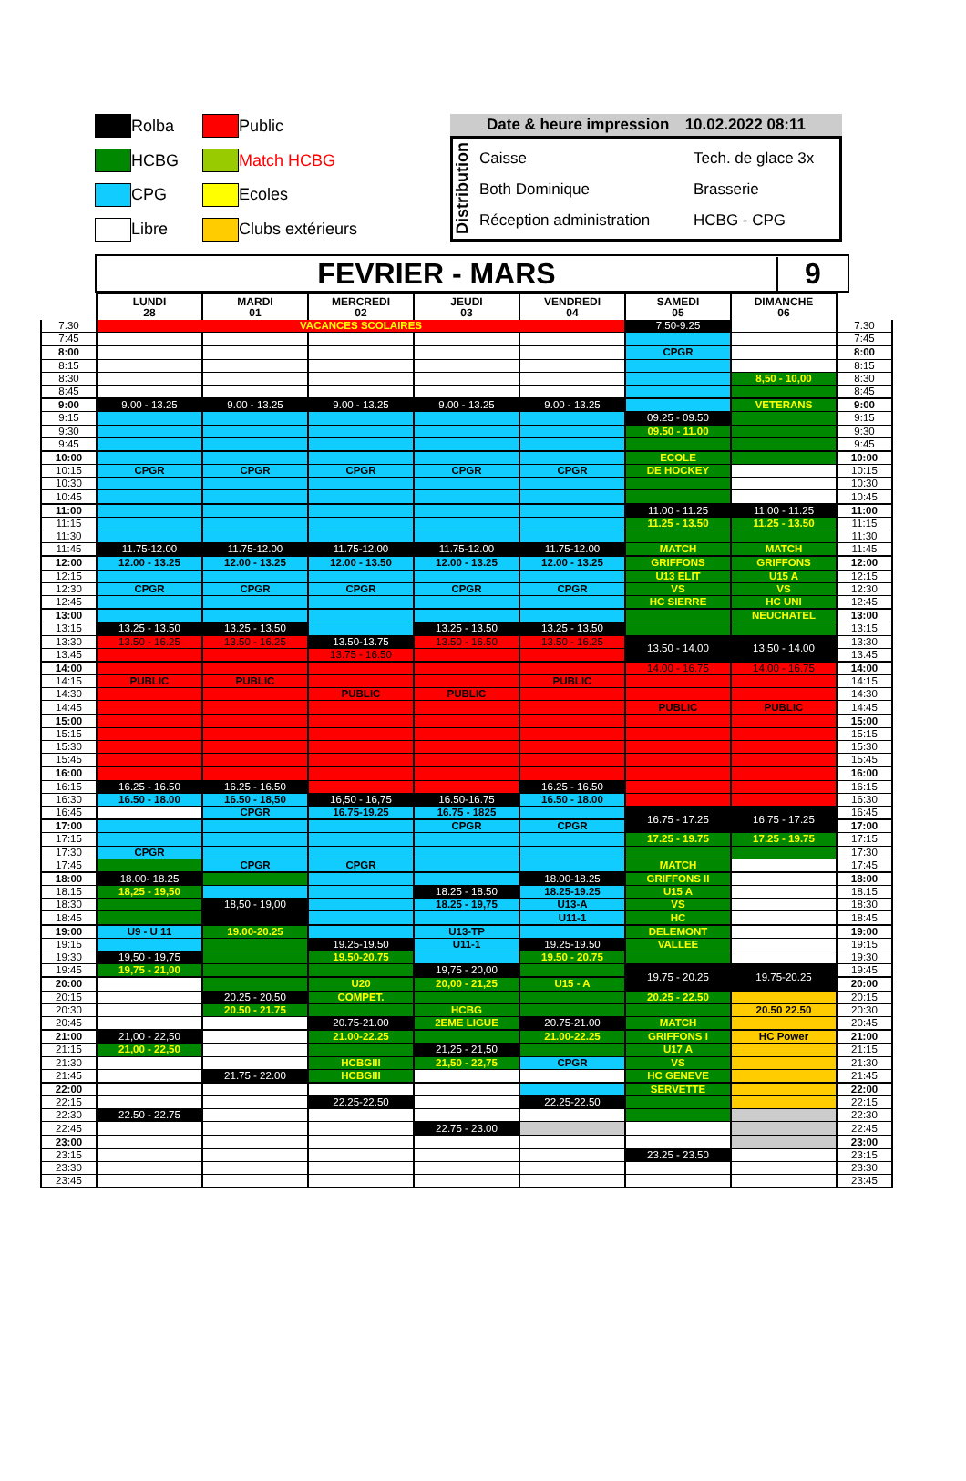Rolba
Public
HCBG
Match HCBG
CPG
Ecoles
Libre
Clubs extérieurs
Date & heure impression 10.02.2022 08:11
Distribution
Caisse
Tech. de glace 3x
Both Dominique
Brasserie
Réception administration
HCBG - CPG
FEVRIER - MARS 9
| | LUNDI 28 | MARDI 01 | MERCREDI 02 | JEUDI 03 | VENDREDI 04 | SAMEDI 05 | DIMANCHE 06 | |
| --- | --- | --- | --- | --- | --- | --- | --- | --- |
| 7:30 | VACANCES SCOLAIRES | | | | | 7.50-9.25 | | 7:30 |
| 7:45 | | | | | | | | 7:45 |
| 8:00 | | | | | | CPGR | | 8:00 |
| 8:15 | | | | | | | | 8:15 |
| 8:30 | | | | | | | 8,50 - 10,00 | 8:30 |
| 8:45 | | | | | | | | 8:45 |
| 9:00 | 9.00 - 13.25 | 9.00 - 13.25 | 9.00 - 13.25 | 9.00 - 13.25 | 9.00 - 13.25 | | VETERANS | 9:00 |
| 9:15 | | | | | | 09.25 - 09.50 | | 9:15 |
| 9:30 | | | | | | 09.50 - 11.00 | | 9:30 |
| 9:45 | | | | | | | | 9:45 |
| 10:00 | | | | | | ECOLE | | 10:00 |
| 10:15 | CPGR | CPGR | CPGR | CPGR | CPGR | DE HOCKEY | | 10:15 |
| 10:30 | | | | | | | | 10:30 |
| 10:45 | | | | | | | | 10:45 |
| 11:00 | | | | | | 11.00 - 11.25 | 11.00 - 11.25 | 11:00 |
| 11:15 | | | | | | 11.25 - 13.50 | 11.25 - 13.50 | 11:15 |
| 11:30 | | | | | | | | 11:30 |
| 11:45 | 11.75-12.00 | 11.75-12.00 | 11.75-12.00 | 11.75-12.00 | 11.75-12.00 | MATCH | MATCH | 11:45 |
| 12:00 | 12.00 - 13.25 | 12.00 - 13.25 | 12.00 - 13.50 | 12.00 - 13.25 | 12.00 - 13.25 | GRIFFONS | GRIFFONS | 12:00 |
| 12:15 | | | | | | U13 ELIT | U15 A | 12:15 |
| 12:30 | CPGR | CPGR | CPGR | CPGR | CPGR | VS | VS | 12:30 |
| 12:45 | | | | | | HC SIERRE | HC UNI | 12:45 |
| 13:00 | | | | | | | NEUCHATEL | 13:00 |
| 13:15 | 13.25 - 13.50 | 13.25 - 13.50 | | 13.25 - 13.50 | 13.25 - 13.50 | | | 13:15 |
| 13:30 | 13.50 - 16.25 | 13.50 - 16.25 | 13.50-13.75 | 13.50 - 16.50 | 13.50 - 16.25 | 13.50 - 14.00 | 13.50 - 14.00 | 13:30 |
| 13:45 | | | 13.75 - 16.50 | | | | | 13:45 |
| 14:00 | | | | | | 14.00 - 16.75 | 14.00 - 16.75 | 14:00 |
| 14:15 | PUBLIC | PUBLIC | | | PUBLIC | | | 14:15 |
| 14:30 | | | PUBLIC | PUBLIC | | | | 14:30 |
| 14:45 | | | | | | PUBLIC | PUBLIC | 14:45 |
| 15:00 | | | | | | | | 15:00 |
| 15:15 | | | | | | | | 15:15 |
| 15:30 | | | | | | | | 15:30 |
| 15:45 | | | | | | | | 15:45 |
| 16:00 | | | | | | | | 16:00 |
| 16:15 | 16.25 - 16.50 | 16.25 - 16.50 | | | 16.25 - 16.50 | | | 16:15 |
| 16:30 | 16.50 - 18.00 | 16.50 - 18,50 | 16,50 - 16,75 | 16.50-16.75 | 16.50 - 18.00 | | | 16:30 |
| 16:45 | | CPGR | 16.75-19.25 | 16.75 - 1825 | | 16.75 - 17.25 | 16.75 - 17.25 | 16:45 |
| 17:00 | | | | CPGR | CPGR | | | 17:00 |
| 17:15 | | | | | | 17.25 - 19.75 | 17.25 - 19.75 | 17:15 |
| 17:30 | CPGR | | | | | | | 17:30 |
| 17:45 | | CPGR | CPGR | | | MATCH | | 17:45 |
| 18:00 | 18.00- 18.25 | | | | 18.00-18.25 | GRIFFONS II | | 18:00 |
| 18:15 | 18,25 - 19,50 | | | 18.25 - 18.50 | 18.25-19.25 | U15 A | | 18:15 |
| 18:30 | | 18,50 - 19,00 | | 18.25 - 19,75 | U13-A | VS | | 18:30 |
| 18:45 | | | | | U11-1 | HC | | 18:45 |
| 19:00 | U9 - U 11 | 19.00-20.25 | | U13-TP | | DELEMONT | | 19:00 |
| 19:15 | | | 19.25-19.50 | U11-1 | 19.25-19.50 | VALLEE | | 19:15 |
| 19:30 | 19,50 - 19,75 | | 19.50-20.75 | | 19.50 - 20.75 | | | 19:30 |
| 19:45 | 19,75 - 21,00 | | | 19,75 - 20,00 | | 19.75 - 20.25 | 19.75-20.25 | 19:45 |
| 20:00 | | | U20 | 20,00 - 21,25 | U15 - A | | | 20:00 |
| 20:15 | | 20.25 - 20.50 | COMPET. | | | 20.25 - 22.50 | | 20:15 |
| 20:30 | | 20.50 - 21.75 | | HCBG | | | 20.50 22.50 | 20:30 |
| 20:45 | | | 20.75-21.00 | 2EME LIGUE | 20.75-21.00 | MATCH | | 20:45 |
| 21:00 | 21,00 - 22,50 | | 21.00-22.25 | | 21.00-22.25 | GRIFFONS I | HC Power | 21:00 |
| 21:15 | 21,00 - 22,50 | | | 21,25 - 21,50 | | U17 A | | 21:15 |
| 21:30 | | | HCBGIII | 21,50 - 22,75 | CPGR | VS | | 21:30 |
| 21:45 | | 21.75 - 22.00 | HCBGIII | | | HC GENEVE | | 21:45 |
| 22:00 | | | | | | SERVETTE | | 22:00 |
| 22:15 | | | 22.25-22.50 | | 22.25-22.50 | | | 22:15 |
| 22:30 | 22.50 - 22.75 | | | | | | | 22:30 |
| 22:45 | | | | 22.75 - 23.00 | | | | 22:45 |
| 23:00 | | | | | | | | 23:00 |
| 23:15 | | | | | | 23.25 - 23.50 | | 23:15 |
| 23:30 | | | | | | | | 23:30 |
| 23:45 | | | | | | | | 23:45 |